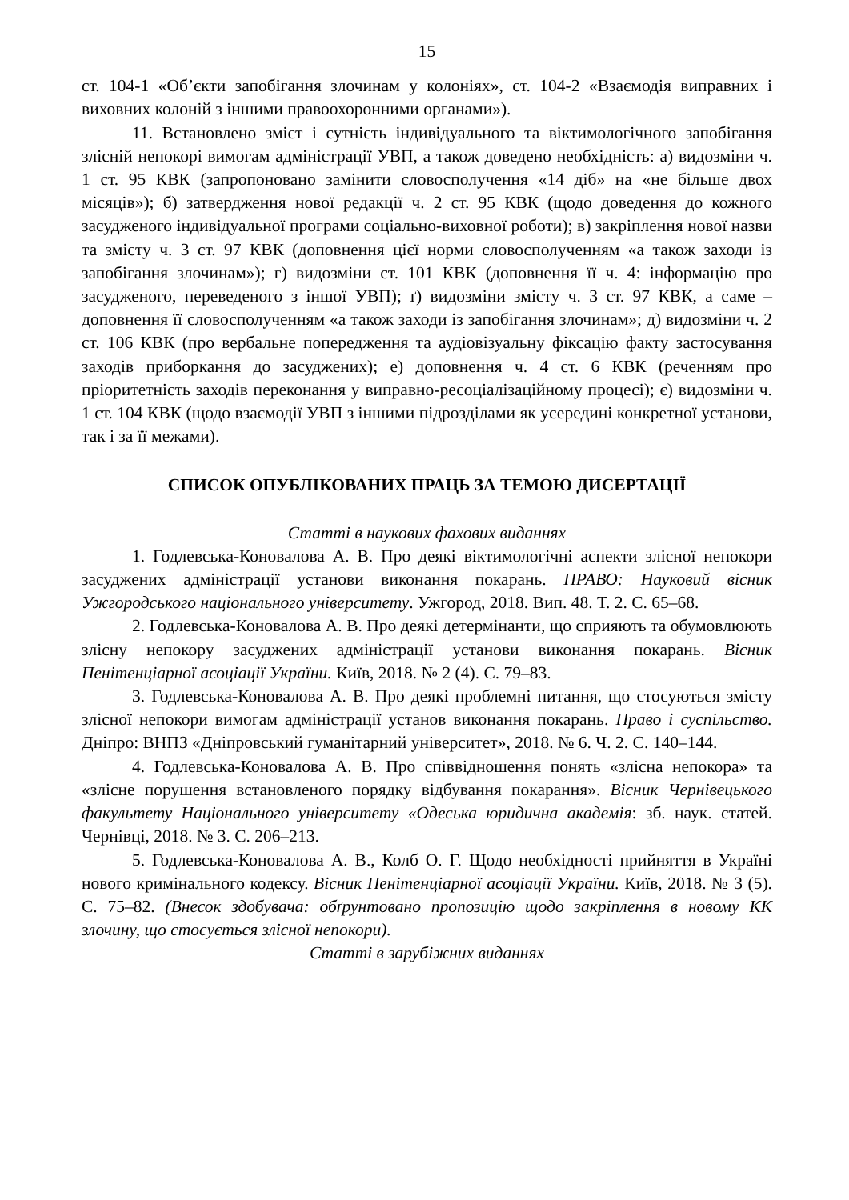15
ст. 104-1 «Об’єкти запобігання злочинам у колоніях», ст. 104-2 «Взаємодія виправних і виховних колоній з іншими правоохоронними органами»).
11. Встановлено зміст і сутність індивідуального та віктимологічного запобігання злісній непокорі вимогам адміністрації УВП, а також доведено необхідність: а) видозміни ч. 1 ст. 95 КВК (запропоновано замінити словосполучення «14 діб» на «не більше двох місяців»); б) затвердження нової редакції ч. 2 ст. 95 КВК (щодо доведення до кожного засудженого індивідуальної програми соціально-виховної роботи); в) закріплення нової назви та змісту ч. 3 ст. 97 КВК (доповнення цієї норми словосполученням «а також заходи із запобігання злочинам»); г) видозміни ст. 101 КВК (доповнення її ч. 4: інформацію про засудженого, переведеного з іншої УВП); ґ) видозміни змісту ч. 3 ст. 97 КВК, а саме – доповнення її словосполученням «а також заходи із запобігання злочинам»; д) видозміни ч. 2 ст. 106 КВК (про вербальне попередження та аудіовізуальну фіксацію факту застосування заходів приборкання до засуджених); е) доповнення ч. 4 ст. 6 КВК (реченням про пріоритетність заходів переконання у виправно-ресоціалізаційному процесі); є) видозміни ч. 1 ст. 104 КВК (щодо взаємодії УВП з іншими підрозділами як усередині конкретної установи, так і за її межами).
СПИСОК ОПУБЛІКОВАНИХ ПРАЦЬ ЗА ТЕМОЮ ДИСЕРТАЦІЇ
Статті в наукових фахових виданнях
1. Годлевська-Коновалова А. В. Про деякі віктимологічні аспекти злісної непокори засуджених адміністрації установи виконання покарань. ПРАВО: Науковий вісник Ужгородського національного університету. Ужгород, 2018. Вип. 48. Т. 2. С. 65–68.
2. Годлевська-Коновалова А. В. Про деякі детермінанти, що сприяють та обумовлюють злісну непокору засуджених адміністрації установи виконання покарань. Вісник Пенітенціарної асоціації України. Київ, 2018. № 2 (4). С. 79–83.
3. Годлевська-Коновалова А. В. Про деякі проблемні питання, що стосуються змісту злісної непокори вимогам адміністрації установ виконання покарань. Право і суспільство. Дніпро: ВНПЗ «Дніпровський гуманітарний університет», 2018. № 6. Ч. 2. С. 140–144.
4. Годлевська-Коновалова А. В. Про співвідношення понять «злісна непокора» та «злісне порушення встановленого порядку відбування покарання». Вісник Чернівецького факультету Національного університету «Одеська юридична академія: зб. наук. статей. Чернівці, 2018. № 3. С. 206–213.
5. Годлевська-Коновалова А. В., Колб О. Г. Щодо необхідності прийняття в Україні нового кримінального кодексу. Вісник Пенітенціарної асоціації України. Київ, 2018. № 3 (5). С. 75–82. (Внесок здобувача: обґрунтовано пропозицію щодо закріплення в новому КК злочину, що стосується злісної непокори).
Статті в зарубіжних виданнях